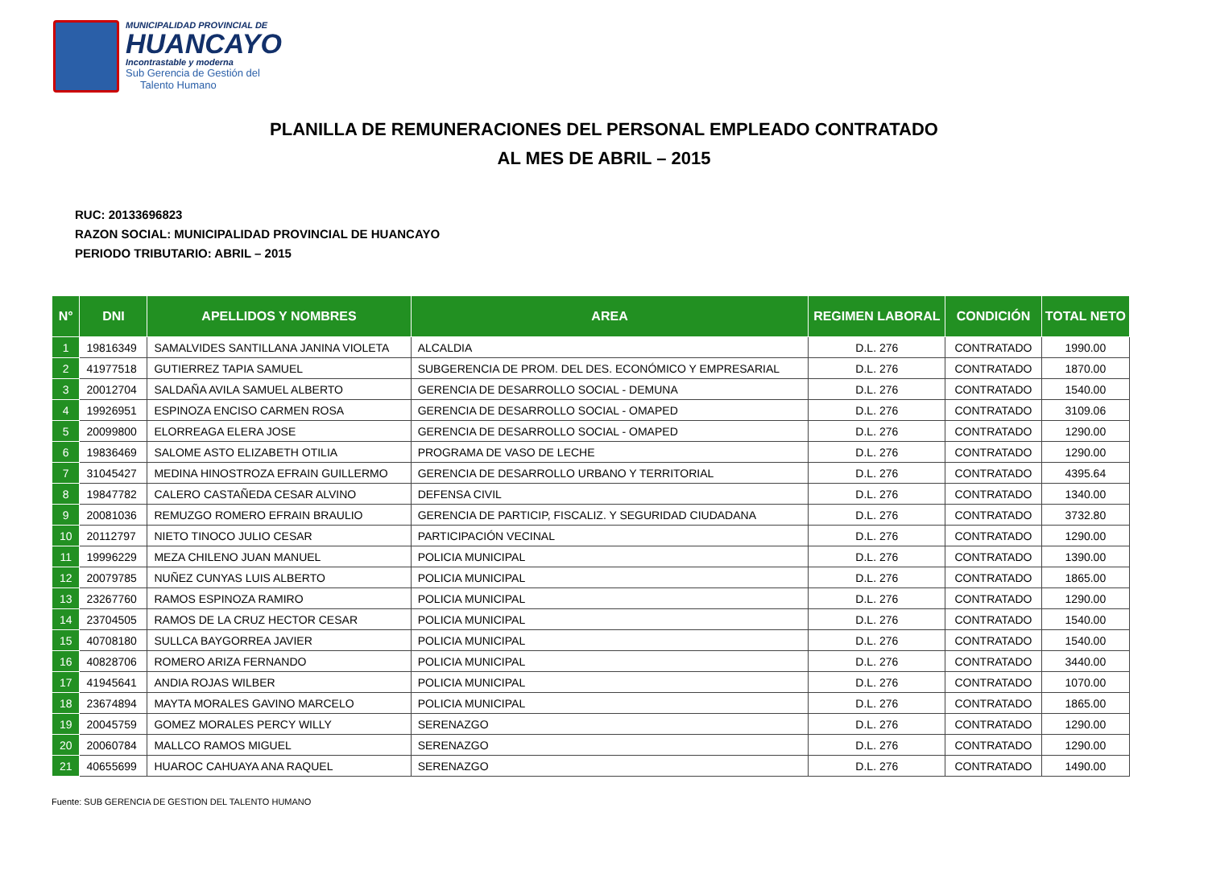MUNICIPALIDAD PROVINCIAL DE
HUANCAYO
Incontrastable y moderna
Sub Gerencia de Gestión del
Talento Humano
PLANILLA DE REMUNERACIONES DEL PERSONAL EMPLEADO CONTRATADO
AL MES DE ABRIL – 2015
RUC: 20133696823
RAZON SOCIAL: MUNICIPALIDAD PROVINCIAL DE HUANCAYO
PERIODO TRIBUTARIO: ABRIL – 2015
| N° | DNI | APELLIDOS Y NOMBRES | AREA | REGIMEN LABORAL | CONDICIÓN | TOTAL NETO |
| --- | --- | --- | --- | --- | --- | --- |
| 1 | 19816349 | SAMALVIDES SANTILLANA JANINA VIOLETA | ALCALDIA | D.L. 276 | CONTRATADO | 1990.00 |
| 2 | 41977518 | GUTIERREZ TAPIA SAMUEL | SUBGERENCIA DE PROM. DEL DES. ECONÓMICO Y EMPRESARIAL | D.L. 276 | CONTRATADO | 1870.00 |
| 3 | 20012704 | SALDAÑA AVILA SAMUEL ALBERTO | GERENCIA DE DESARROLLO SOCIAL - DEMUNA | D.L. 276 | CONTRATADO | 1540.00 |
| 4 | 19926951 | ESPINOZA ENCISO CARMEN ROSA | GERENCIA DE DESARROLLO SOCIAL - OMAPED | D.L. 276 | CONTRATADO | 3109.06 |
| 5 | 20099800 | ELORREAGA ELERA JOSE | GERENCIA DE DESARROLLO SOCIAL - OMAPED | D.L. 276 | CONTRATADO | 1290.00 |
| 6 | 19836469 | SALOME ASTO ELIZABETH OTILIA | PROGRAMA DE VASO DE LECHE | D.L. 276 | CONTRATADO | 1290.00 |
| 7 | 31045427 | MEDINA HINOSTROZA EFRAIN GUILLERMO | GERENCIA DE DESARROLLO URBANO Y TERRITORIAL | D.L. 276 | CONTRATADO | 4395.64 |
| 8 | 19847782 | CALERO CASTAÑEDA CESAR ALVINO | DEFENSA CIVIL | D.L. 276 | CONTRATADO | 1340.00 |
| 9 | 20081036 | REMUZGO ROMERO EFRAIN BRAULIO | GERENCIA DE PARTICIP, FISCALIZ. Y SEGURIDAD CIUDADANA | D.L. 276 | CONTRATADO | 3732.80 |
| 10 | 20112797 | NIETO TINOCO JULIO CESAR | PARTICIPACIÓN VECINAL | D.L. 276 | CONTRATADO | 1290.00 |
| 11 | 19996229 | MEZA CHILENO JUAN MANUEL | POLICIA MUNICIPAL | D.L. 276 | CONTRATADO | 1390.00 |
| 12 | 20079785 | NUÑEZ CUNYAS LUIS ALBERTO | POLICIA MUNICIPAL | D.L. 276 | CONTRATADO | 1865.00 |
| 13 | 23267760 | RAMOS ESPINOZA RAMIRO | POLICIA MUNICIPAL | D.L. 276 | CONTRATADO | 1290.00 |
| 14 | 23704505 | RAMOS DE LA CRUZ HECTOR CESAR | POLICIA MUNICIPAL | D.L. 276 | CONTRATADO | 1540.00 |
| 15 | 40708180 | SULLCA BAYGORREA JAVIER | POLICIA MUNICIPAL | D.L. 276 | CONTRATADO | 1540.00 |
| 16 | 40828706 | ROMERO ARIZA FERNANDO | POLICIA MUNICIPAL | D.L. 276 | CONTRATADO | 3440.00 |
| 17 | 41945641 | ANDIA ROJAS WILBER | POLICIA MUNICIPAL | D.L. 276 | CONTRATADO | 1070.00 |
| 18 | 23674894 | MAYTA MORALES GAVINO MARCELO | POLICIA MUNICIPAL | D.L. 276 | CONTRATADO | 1865.00 |
| 19 | 20045759 | GOMEZ MORALES PERCY WILLY | SERENAZGO | D.L. 276 | CONTRATADO | 1290.00 |
| 20 | 20060784 | MALLCO RAMOS MIGUEL | SERENAZGO | D.L. 276 | CONTRATADO | 1290.00 |
| 21 | 40655699 | HUAROC CAHUAYA ANA RAQUEL | SERENAZGO | D.L. 276 | CONTRATADO | 1490.00 |
Fuente: SUB GERENCIA DE GESTION DEL TALENTO HUMANO